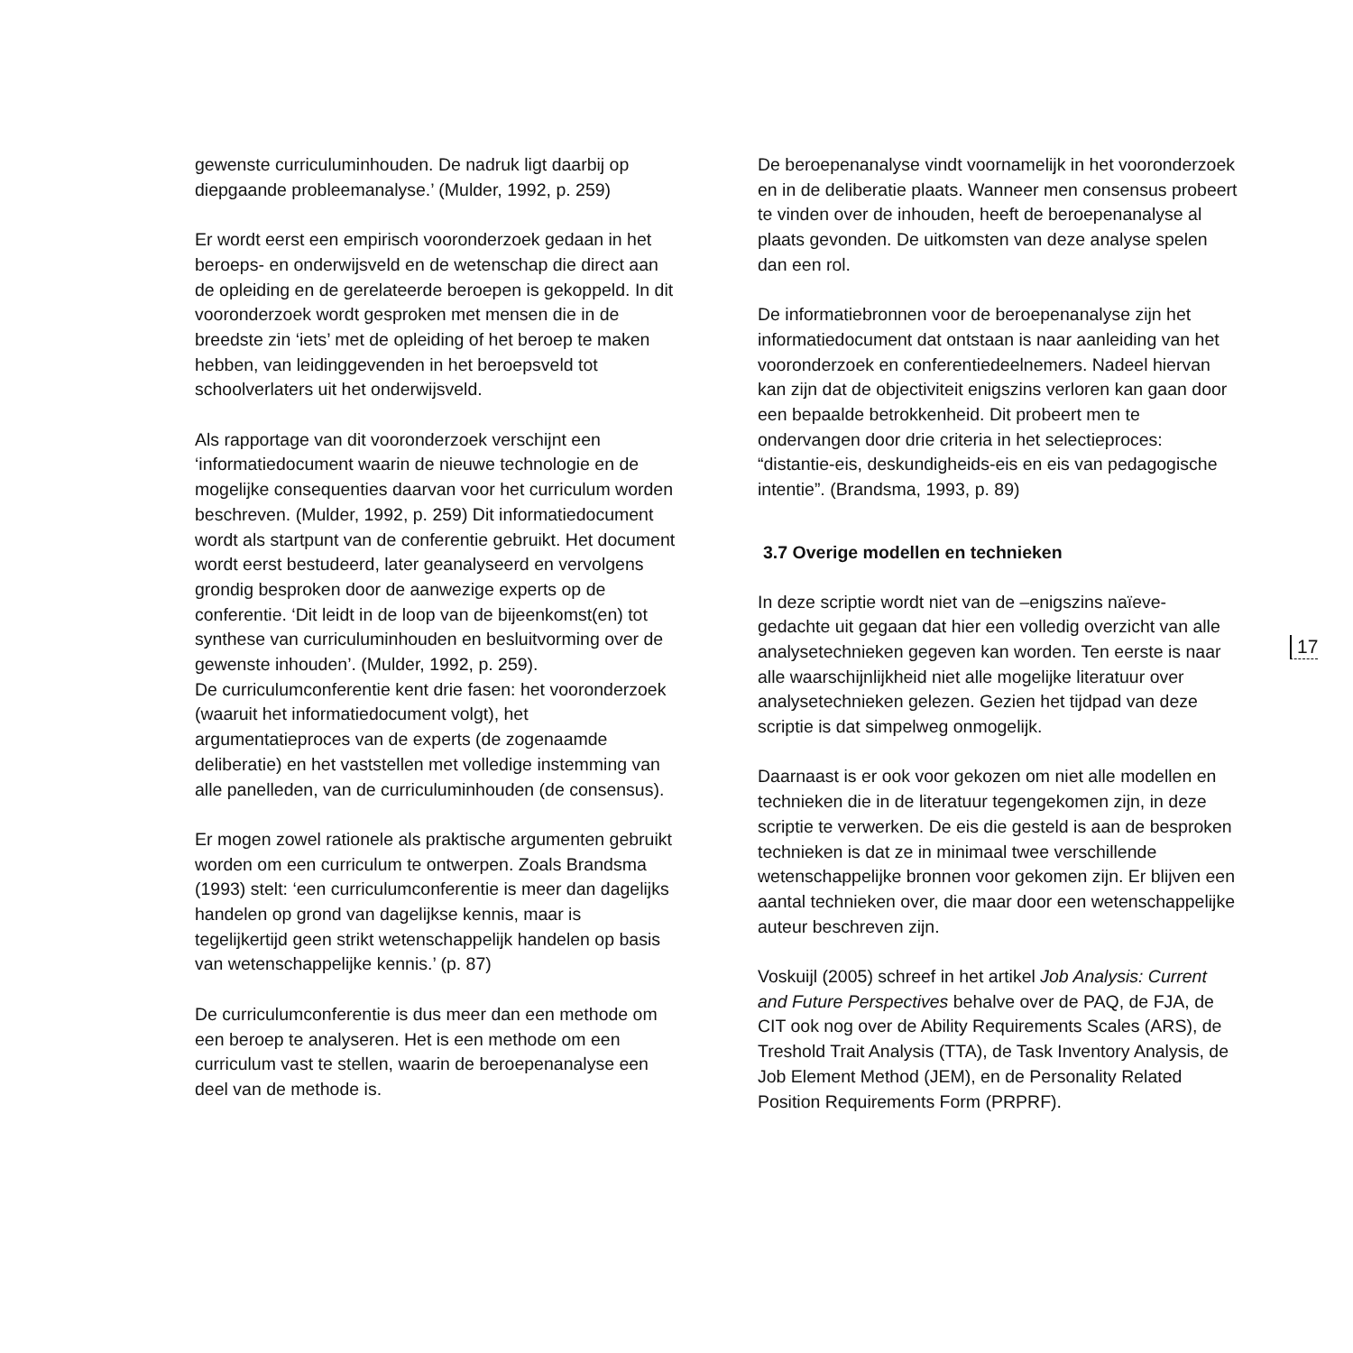gewenste curriculuminhouden. De nadruk ligt daarbij op diepgaande probleemanalyse.’ (Mulder, 1992, p. 259)
Er wordt eerst een empirisch vooronderzoek gedaan in het beroeps- en onderwijsveld en de wetenschap die direct aan de opleiding en de gerelateerde beroepen is gekoppeld. In dit vooronderzoek wordt gesproken met mensen die in de breedste zin ‘iets’ met de opleiding of het beroep te maken hebben, van leidinggevenden in het beroepsveld tot schoolverlaters uit het onderwijsveld.
Als rapportage van dit vooronderzoek verschijnt een ‘informatiedocument waarin de nieuwe technologie en de mogelijke consequenties daarvan voor het curriculum worden beschreven. (Mulder, 1992, p. 259) Dit informatiedocument wordt als startpunt van de conferentie gebruikt. Het document wordt eerst bestudeerd, later geanalyseerd en vervolgens grondig besproken door de aanwezige experts op de conferentie. ‘Dit leidt in de loop van de bijeenkomst(en) tot synthese van curriculuminhouden en besluitvorming over de gewenste inhouden’. (Mulder, 1992, p. 259).
De curriculumconferentie kent drie fasen: het vooronderzoek (waaruit het informatiedocument volgt), het argumentatieproces van de experts (de zogenaamde deliberatie) en het vaststellen met volledige instemming van alle panelleden, van de curriculuminhouden (de consensus).
Er mogen zowel rationele als praktische argumenten gebruikt worden om een curriculum te ontwerpen. Zoals Brandsma (1993) stelt: ‘een curriculumconferentie is meer dan dagelijks handelen op grond van dagelijkse kennis, maar is tegelijkertijd geen strikt wetenschappelijk handelen op basis van wetenschappelijke kennis.’ (p. 87)
De curriculumconferentie is dus meer dan een methode om een beroep te analyseren. Het is een methode om een curriculum vast te stellen, waarin de beroepenanalyse een deel van de methode is.
De beroepenanalyse vindt voornamelijk in het vooronderzoek en in de deliberatie plaats. Wanneer men consensus probeert te vinden over de inhouden, heeft de beroepenanalyse al plaats gevonden. De uitkomsten van deze analyse spelen dan een rol.
De informatiebronnen voor de beroepenanalyse zijn het informatiedocument dat ontstaan is naar aanleiding van het vooronderzoek en conferentiedeelnemers. Nadeel hiervan kan zijn dat de objectiviteit enigszins verloren kan gaan door een bepaalde betrokkenheid. Dit probeert men te ondervangen door drie criteria in het selectieproces: “distantie-eis, deskundigheids-eis en eis van pedagogische intentie”. (Brandsma, 1993, p. 89)
3.7 Overige modellen en technieken
In deze scriptie wordt niet van de –enigszins naïeve- gedachte uit gegaan dat hier een volledig overzicht van alle analysetechnieken gegeven kan worden. Ten eerste is naar alle waarschijnlijkheid niet alle mogelijke literatuur over analysetechnieken gelezen. Gezien het tijdpad van deze scriptie is dat simpelweg onmogelijk.
Daarnaast is er ook voor gekozen om niet alle modellen en technieken die in de literatuur tegengekomen zijn, in deze scriptie te verwerken. De eis die gesteld is aan de besproken technieken is dat ze in minimaal twee verschillende wetenschappelijke bronnen voor gekomen zijn. Er blijven een aantal technieken over, die maar door een wetenschappelijke auteur beschreven zijn.
Voskuijl (2005) schreef in het artikel Job Analysis: Current and Future Perspectives behalve over de PAQ, de FJA, de CIT ook nog over de Ability Requirements Scales (ARS), de Treshold Trait Analysis (TTA), de Task Inventory Analysis, de Job Element Method (JEM), en de Personality Related Position Requirements Form (PRPRF).
17